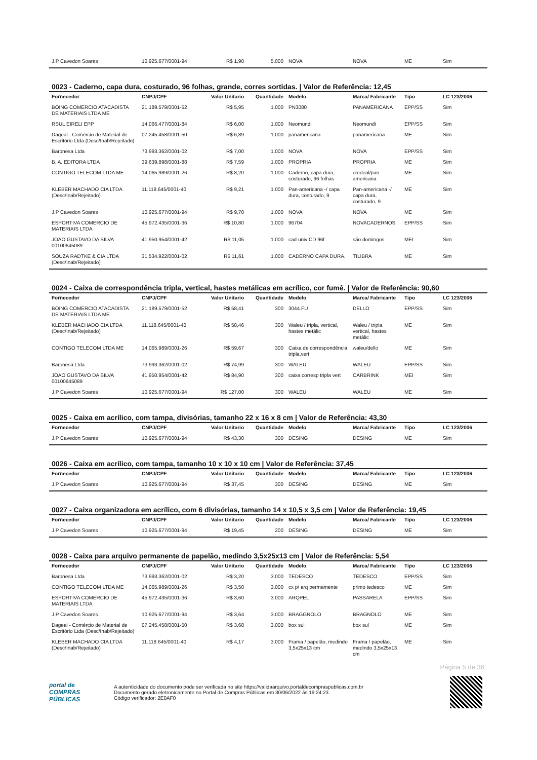| J.P Cavedon Soares | 10.925.677/0001-94 | R$ 1,90 | 5.000 | NOVA | NOVA | ME | Sim |
0023 - Caderno, capa dura, costurado, 96 folhas, grande, corres sortidas. | Valor de Referência: 12,45
| Fornecedor | CNPJ/CPF | Valor Unitario | Quantidade | Modelo | Marca/ Fabricante | Tipo | LC 123/2006 |
| --- | --- | --- | --- | --- | --- | --- | --- |
| BOING COMERCIO ATACADISTA DE MATERIAIS LTDA ME | 21.189.579/0001-52 | R$ 5,95 | 1.000 | PN3080 | PANAMERICANA | EPP/SS | Sim |
| RSUL EIRELI EPP | 14.066.477/0001-84 | R$ 6,00 | 1.000 | Neomundi | Neomundi | EPP/SS | Sim |
| Dageal - Comércio de Material de Escritório Ltda (Desc/Inab/Rejeitado) | 07.245.458/0001-50 | R$ 6,89 | 1.000 | panamericana | panamericana | ME | Sim |
| Baronesa Ltda | 73.993.362/0001-02 | R$ 7,00 | 1.000 | NOVA | NOVA | EPP/SS | Sim |
| B. A. EDITORA LTDA | 39.639.898/0001-88 | R$ 7,59 | 1.000 | PROPRIA | PROPRIA | ME | Sim |
| CONTIGO TELECOM LTDA ME | 14.065.989/0001-26 | R$ 8,20 | 1.000 | Caderno, capa dura, costurado, 96 folhas | credeal/pan americana | ME | Sim |
| KLEBER MACHADO CIA LTDA (Desc/Inab/Rejeitado) | 11.118.645/0001-40 | R$ 9,21 | 1.000 | Pan-americana -/ capa dura, costurado, 9 | Pan-americana -/ capa dura, costurado, 9 | ME | Sim |
| J.P Cavedon Soares | 10.925.677/0001-94 | R$ 9,70 | 1.000 | NOVA | NOVA | ME | Sim |
| ESPORTIVA COMERCIO DE MATERIAIS LTDA | 45.972.435/0001-36 | R$ 10,80 | 1.000 | 96704 | NOVACADERNOS | EPP/SS | Sim |
| JOAO GUSTAVO DA SILVA 00100645089 | 41.950.954/0001-42 | R$ 11,05 | 1.000 | cad univ CD 96f | são domingos | MEI | Sim |
| SOUZA RADTKE & CIA LTDA (Desc/Inab/Rejeitado) | 31.534.922/0001-02 | R$ 11,61 | 1.000 | CADERNO CAPA DURA. | TILIBRA | ME | Sim |
0024 - Caixa de correspondência tripla, vertical, hastes metálicas em acrílico, cor fumê. | Valor de Referência: 90,60
| Fornecedor | CNPJ/CPF | Valor Unitario | Quantidade | Modelo | Marca/ Fabricante | Tipo | LC 123/2006 |
| --- | --- | --- | --- | --- | --- | --- | --- |
| BOING COMERCIO ATACADISTA DE MATERIAIS LTDA ME | 21.189.579/0001-52 | R$ 58,41 | 300 | 3044.FU | DELLO | EPP/SS | Sim |
| KLEBER MACHADO CIA LTDA (Desc/Inab/Rejeitado) | 11.118.645/0001-40 | R$ 58,46 | 300 | Waleu / tripla, vertical, hastes metálic | Waleu / tripla, vertical, hastes metálic | ME | Sim |
| CONTIGO TELECOM LTDA ME | 14.065.989/0001-26 | R$ 59,67 | 300 | Caixa de correspondência tripla,vert | waleu/dello | ME | Sim |
| Baronesa Ltda | 73.993.362/0001-02 | R$ 74,99 | 300 | WALEU | WALEU | EPP/SS | Sim |
| JOAO GUSTAVO DA SILVA 00100645089 | 41.950.954/0001-42 | R$ 84,90 | 300 | caixa corresp tripla vert | CARBRINK | MEI | Sim |
| J.P Cavedon Soares | 10.925.677/0001-94 | R$ 127,00 | 300 | WALEU | WALEU | ME | Sim |
0025 - Caixa em acrílico, com tampa, divisórias, tamanho 22 x 16 x 8 cm | Valor de Referência: 43,30
| Fornecedor | CNPJ/CPF | Valor Unitario | Quantidade | Modelo | Marca/ Fabricante | Tipo | LC 123/2006 |
| --- | --- | --- | --- | --- | --- | --- | --- |
| J.P Cavedon Soares | 10.925.677/0001-94 | R$ 43,30 | 300 | DESING | DESING | ME | Sim |
0026 - Caixa em acrílico, com tampa, tamanho 10 x 10 x 10 cm | Valor de Referência: 37,45
| Fornecedor | CNPJ/CPF | Valor Unitario | Quantidade | Modelo | Marca/ Fabricante | Tipo | LC 123/2006 |
| --- | --- | --- | --- | --- | --- | --- | --- |
| J.P Cavedon Soares | 10.925.677/0001-94 | R$ 37,45 | 300 | DESING | DESING | ME | Sim |
0027 - Caixa organizadora em acrílico, com 6 divisórias, tamanho 14 x 10,5 x 3,5 cm | Valor de Referência: 19,45
| Fornecedor | CNPJ/CPF | Valor Unitario | Quantidade | Modelo | Marca/ Fabricante | Tipo | LC 123/2006 |
| --- | --- | --- | --- | --- | --- | --- | --- |
| J.P Cavedon Soares | 10.925.677/0001-94 | R$ 19,45 | 200 | DESING | DESING | ME | Sim |
0028 - Caixa para arquivo permanente de papelão, medindo 3,5x25x13 cm | Valor de Referência: 5,54
| Fornecedor | CNPJ/CPF | Valor Unitario | Quantidade | Modelo | Marca/ Fabricante | Tipo | LC 123/2006 |
| --- | --- | --- | --- | --- | --- | --- | --- |
| Baronesa Ltda | 73.993.362/0001-02 | R$ 3,20 | 3.000 | TEDESCO | TEDESCO | EPP/SS | Sim |
| CONTIGO TELECOM LTDA ME | 14.065.989/0001-26 | R$ 3,50 | 3.000 | cx p/ arq permamente | primo tedesco | ME | Sim |
| ESPORTIVA COMERCIO DE MATERIAIS LTDA | 45.972.435/0001-36 | R$ 3,60 | 3.000 | ARQPEL | PASSARELA | EPP/SS | Sim |
| J.P Cavedon Soares | 10.925.677/0001-94 | R$ 3,64 | 3.000 | BRAGGNOLO | BRAGNOLO | ME | Sim |
| Dageal - Comércio de Material de Escritório Ltda (Desc/Inab/Rejeitado) | 07.245.458/0001-50 | R$ 3,68 | 3.000 | box sul | box sul | ME | Sim |
| KLEBER MACHADO CIA LTDA (Desc/Inab/Rejeitado) | 11.118.645/0001-40 | R$ 4,17 | 3.000 | Frama / papelão, medindo 3,5x25x13 cm | Frama / papelão, medindo 3,5x25x13 cm | ME | Sim |
Página 5 de 36
portal de
COMPRAS
PÚBLICAS
A autenticidade do documento pode ser verificada no site https://validaarquivo.portaldecompraspublicas.com.br
Documento gerado eletronicamente no Portal de Compras Públicas em 30/06/2022 às 19:24:23.
Código verificador: 2E0AF0